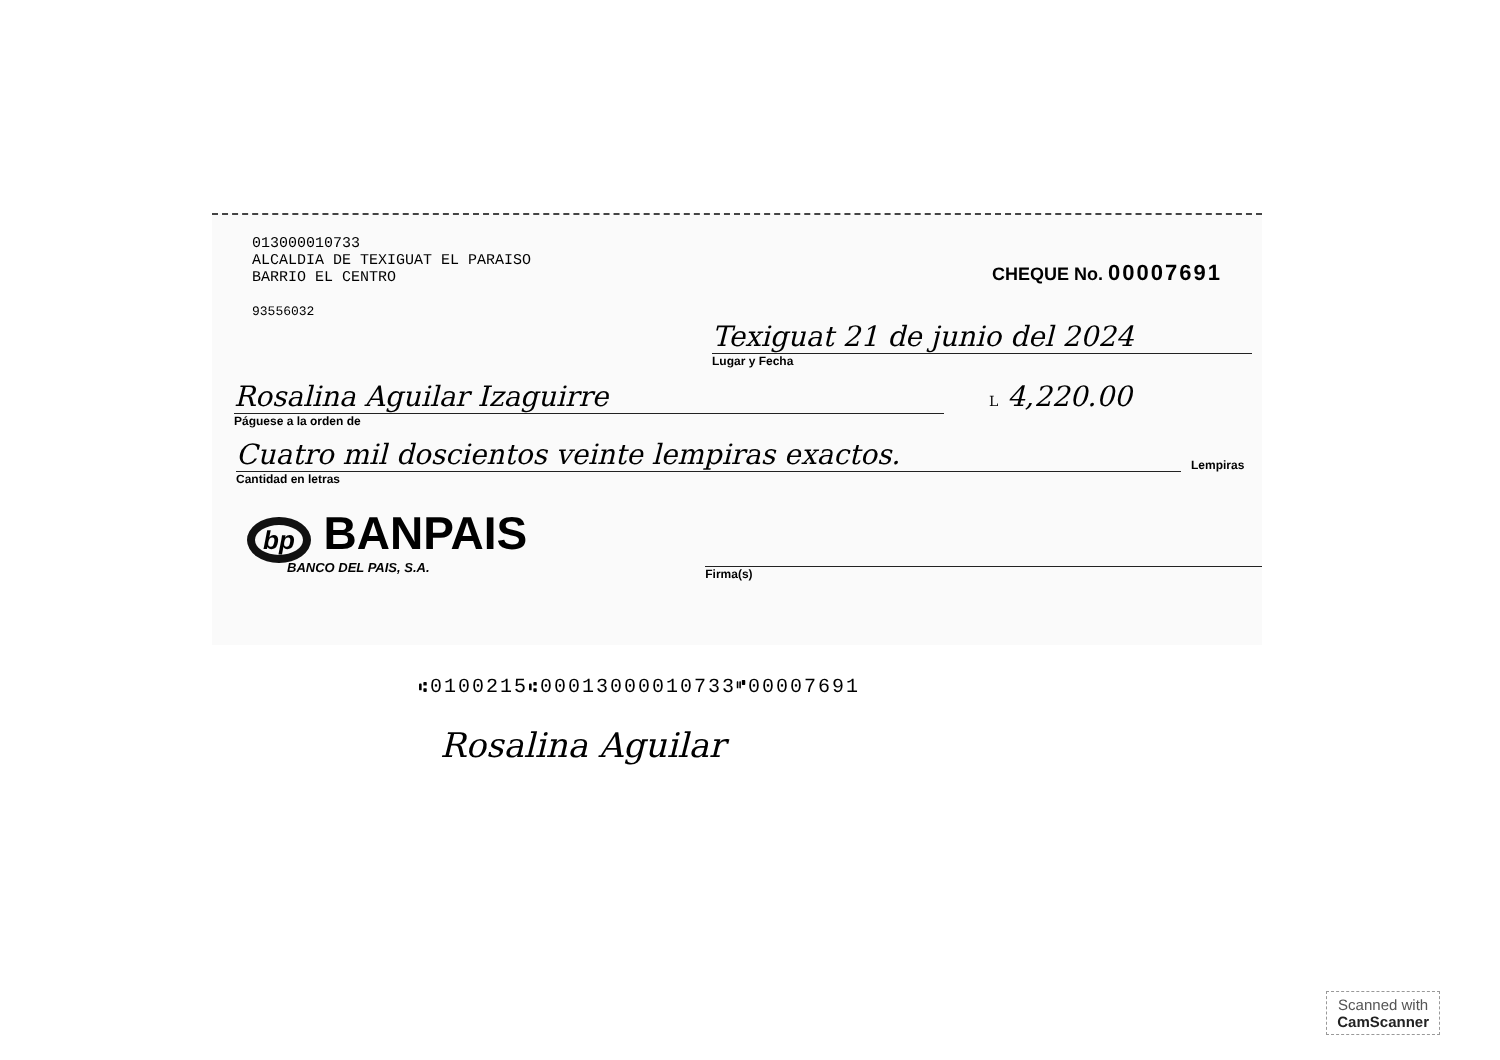013000010733
ALCALDIA DE TEXIGUAT EL PARAISO
BARRIO EL CENTRO
93556032
CHEQUE No. 00007691
Texiguat 21 de junio del 2024
Lugar y Fecha
Rosalina Aguilar Izaguirre
Páguese a la orden de
L 4,220.00
Cuatro mil doscientos veinte lempiras exactos.
Cantidad en letras
Lempiras
bp BANPAIS
BANCO DEL PAIS, S.A.
Firma(s)
⑆0100215⑆00013000010733⑈00007691
Rosalina Aguilar
Scanned with
CamScanner